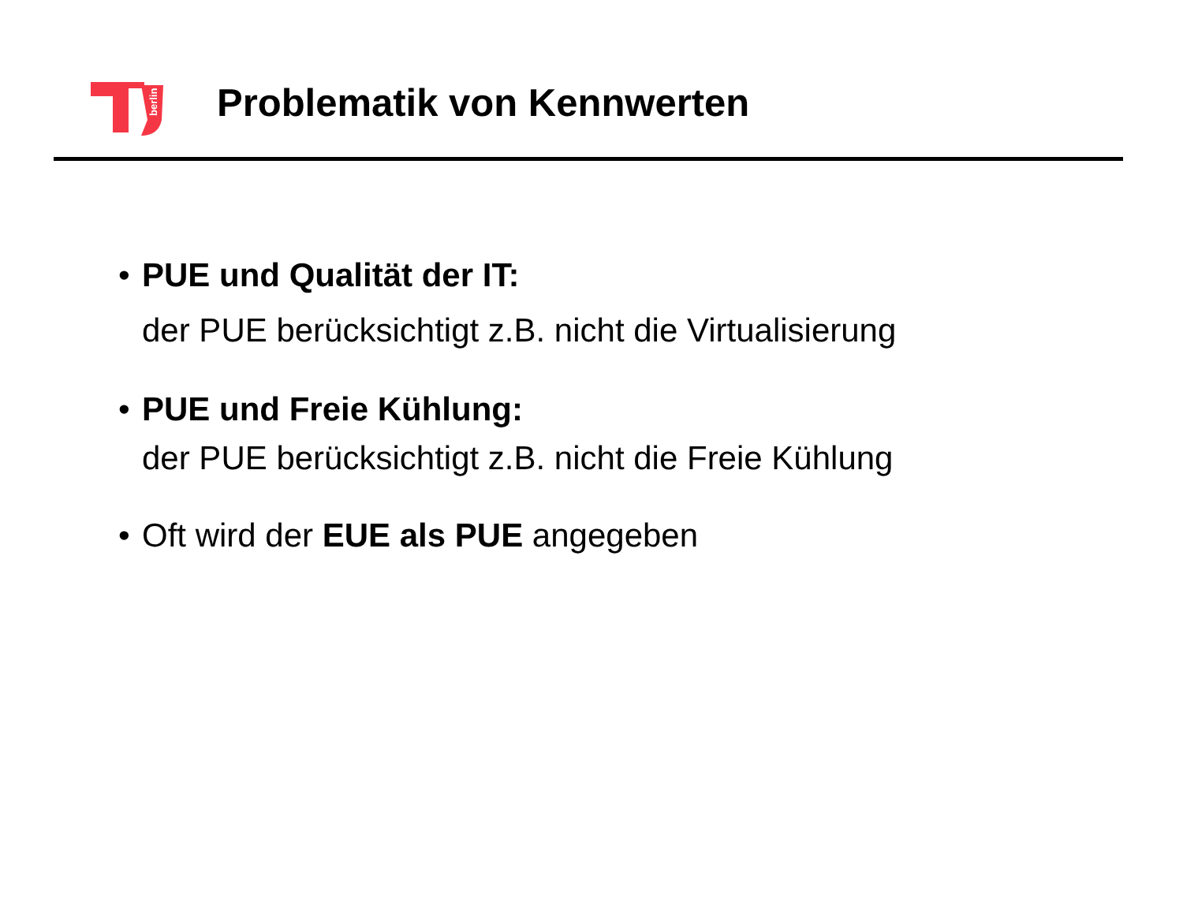berlin
Problematik von Kennwerten
• PUE und Qualität der IT:
der PUE berücksichtigt z.B. nicht die Virtualisierung
• PUE und Freie Kühlung:
der PUE berücksichtigt z.B. nicht die Freie Kühlung
• Oft wird der EUE als PUE angegeben